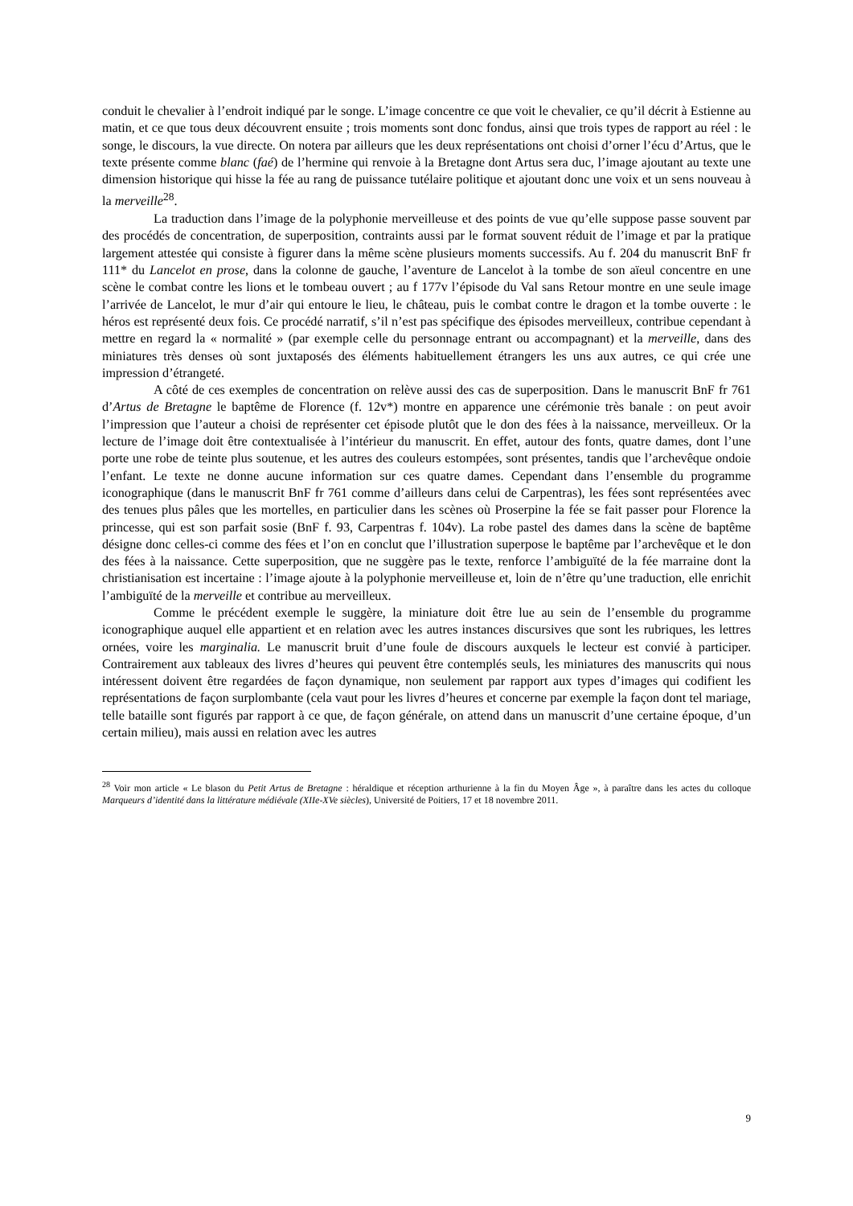conduit le chevalier à l’endroit indiqué par le songe. L’image concentre ce que voit le chevalier, ce qu’il décrit à Estienne au matin, et ce que tous deux découvrent ensuite ; trois moments sont donc fondus, ainsi que trois types de rapport au réel : le songe, le discours, la vue directe. On notera par ailleurs que les deux représentations ont choisi d’orner l’écu d’Artus, que le texte présente comme blanc (faé) de l’hermine qui renvoie à la Bretagne dont Artus sera duc, l’image ajoutant au texte une dimension historique qui hisse la fée au rang de puissance tutélaire politique et ajoutant donc une voix et un sens nouveau à la merveille<sup>28</sup>.
La traduction dans l’image de la polyphonie merveilleuse et des points de vue qu’elle suppose passe souvent par des procédés de concentration, de superposition, contraints aussi par le format souvent réduit de l’image et par la pratique largement attestée qui consiste à figurer dans la même scène plusieurs moments successifs. Au f. 204 du manuscrit BnF fr 111* du Lancelot en prose, dans la colonne de gauche, l’aventure de Lancelot à la tombe de son aïeul concentre en une scène le combat contre les lions et le tombeau ouvert ; au f 177v l’épisode du Val sans Retour montre en une seule image l’arrivée de Lancelot, le mur d’air qui entoure le lieu, le château, puis le combat contre le dragon et la tombe ouverte : le héros est représenté deux fois. Ce procédé narratif, s’il n’est pas spécifique des épisodes merveilleux, contribue cependant à mettre en regard la « normalité » (par exemple celle du personnage entrant ou accompagnant) et la merveille, dans des miniatures très denses où sont juxtaposés des éléments habituellement étrangers les uns aux autres, ce qui crée une impression d’étrangeté.
A côté de ces exemples de concentration on relève aussi des cas de superposition. Dans le manuscrit BnF fr 761 d’Artus de Bretagne le baptême de Florence (f. 12v*) montre en apparence une cérémonie très banale : on peut avoir l’impression que l’auteur a choisi de représenter cet épisode plutôt que le don des fées à la naissance, merveilleux. Or la lecture de l’image doit être contextualisée à l’intérieur du manuscrit. En effet, autour des fonts, quatre dames, dont l’une porte une robe de teinte plus soutenue, et les autres des couleurs estompées, sont présentes, tandis que l’archevêque ondoie l’enfant. Le texte ne donne aucune information sur ces quatre dames. Cependant dans l’ensemble du programme iconographique (dans le manuscrit BnF fr 761 comme d’ailleurs dans celui de Carpentras), les fées sont représentées avec des tenues plus pâles que les mortelles, en particulier dans les scènes où Proserpine la fée se fait passer pour Florence la princesse, qui est son parfait sosie (BnF f. 93, Carpentras f. 104v). La robe pastel des dames dans la scène de baptême désigne donc celles-ci comme des fées et l’on en conclut que l’illustration superpose le baptême par l’archevêque et le don des fées à la naissance. Cette superposition, que ne suggère pas le texte, renforce l’ambiguïté de la fée marraine dont la christianisation est incertaine : l’image ajoute à la polyphonie merveilleuse et, loin de n’être qu’une traduction, elle enrichit l’ambiguïté de la merveille et contribue au merveilleux.
Comme le précédent exemple le suggère, la miniature doit être lue au sein de l’ensemble du programme iconographique auquel elle appartient et en relation avec les autres instances discursives que sont les rubriques, les lettres ornées, voire les marginalia. Le manuscrit bruit d’une foule de discours auxquels le lecteur est convié à participer. Contrairement aux tableaux des livres d’heures qui peuvent être contemplés seuls, les miniatures des manuscrits qui nous intéressent doivent être regardées de façon dynamique, non seulement par rapport aux types d’images qui codifient les représentations de façon surplombante (cela vaut pour les livres d’heures et concerne par exemple la façon dont tel mariage, telle bataille sont figurés par rapport à ce que, de façon générale, on attend dans un manuscrit d’une certaine époque, d’un certain milieu), mais aussi en relation avec les autres
<sup>28</sup> Voir mon article « Le blason du Petit Artus de Bretagne : héraldique et réception arthurienne à la fin du Moyen Âge », à paraître dans les actes du colloque Marqueurs d’identité dans la littérature médiévale (XIIe-XVe siècles), Université de Poitiers, 17 et 18 novembre 2011.
9